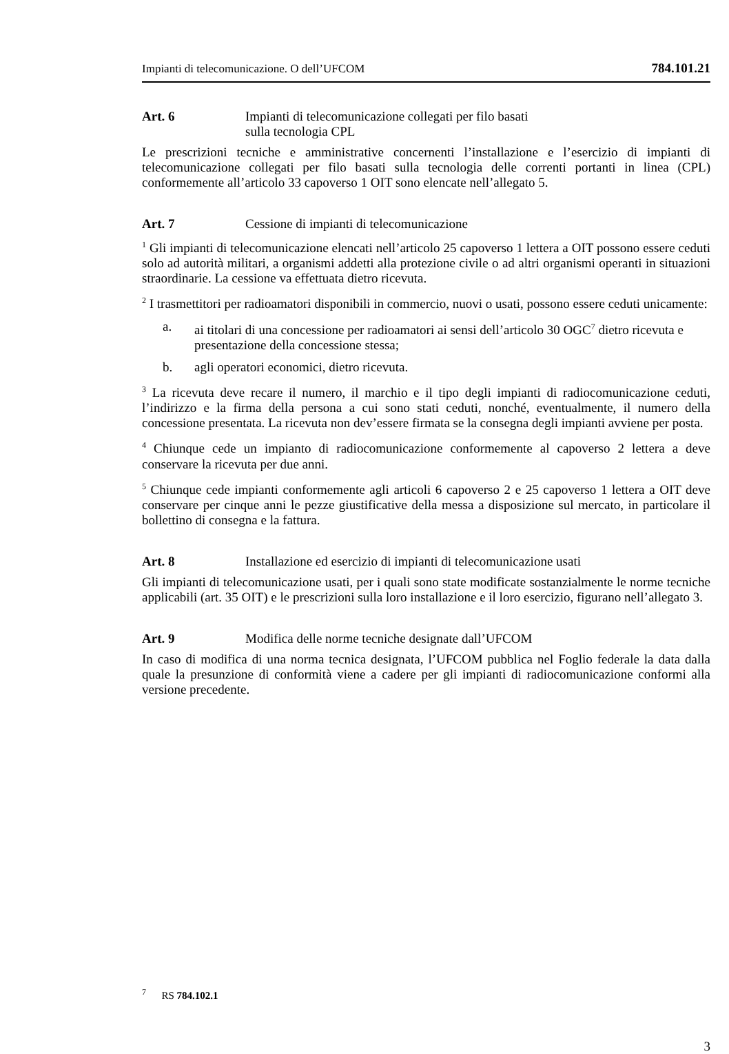Impianti di telecomunicazione. O dell’UFCOM 784.101.21
Art. 6 Impianti di telecomunicazione collegati per filo basati
sulla tecnologia CPL
Le prescrizioni tecniche e amministrative concernenti l’installazione e l’esercizio di impianti di telecomunicazione collegati per filo basati sulla tecnologia delle correnti portanti in linea (CPL) conformemente all’articolo 33 capoverso 1 OIT sono elencate nell’allegato 5.
Art. 7 Cessione di impianti di telecomunicazione
<sup>1</sup> Gli impianti di telecomunicazione elencati nell’articolo 25 capoverso 1 lettera a OIT possono essere ceduti solo ad autorità militari, a organismi addetti alla protezione civile o ad altri organismi operanti in situazioni straordinarie. La cessione va effettuata dietro ricevuta.
<sup>2</sup> I trasmettitori per radioamatori disponibili in commercio, nuovi o usati, possono essere ceduti unicamente:
a. ai titolari di una concessione per radioamatori ai sensi dell’articolo 30 OGC<sup>7</sup> dietro ricevuta e presentazione della concessione stessa;
b. agli operatori economici, dietro ricevuta.
<sup>3</sup> La ricevuta deve recare il numero, il marchio e il tipo degli impianti di radiocomunicazione ceduti, l’indirizzo e la firma della persona a cui sono stati ceduti, nonché, eventualmente, il numero della concessione presentata. La ricevuta non dev’essere firmata se la consegna degli impianti avviene per posta.
<sup>4</sup> Chiunque cede un impianto di radiocomunicazione conformemente al capoverso 2 lettera a deve conservare la ricevuta per due anni.
<sup>5</sup> Chiunque cede impianti conformemente agli articoli 6 capoverso 2 e 25 capoverso 1 lettera a OIT deve conservare per cinque anni le pezze giustificative della messa a disposizione sul mercato, in particolare il bollettino di consegna e la fattura.
Art. 8 Installazione ed esercizio di impianti di telecomunicazione usati
Gli impianti di telecomunicazione usati, per i quali sono state modificate sostanzialmente le norme tecniche applicabili (art. 35 OIT) e le prescrizioni sulla loro installazione e il loro esercizio, figurano nell’allegato 3.
Art. 9 Modifica delle norme tecniche designate dall’UFCOM
In caso di modifica di una norma tecnica designata, l’UFCOM pubblica nel Foglio federale la data dalla quale la presunzione di conformità viene a cadere per gli impianti di radiocomunicazione conformi alla versione precedente.
<sup>7</sup> RS 784.102.1
3